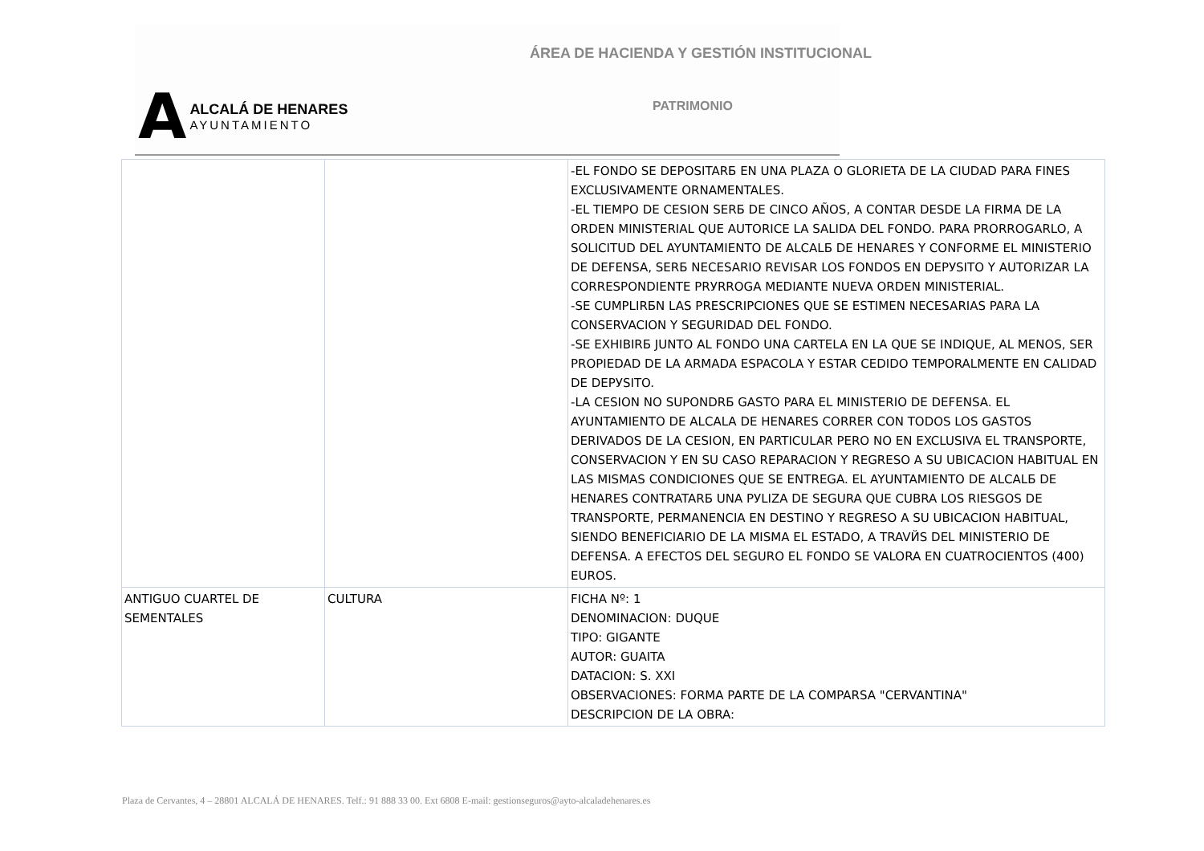ÁREA DE HACIENDA Y GESTIÓN INSTITUCIONAL
A
ALCALÁ DE HENARES
AYUNTAMIENTO
PATRIMONIO
| | | -EL FONDO SE DEPOSITARБ EN UNA PLAZA O GLORIETA DE LA CIUDAD PARA FINES EXCLUSIVAMENTE ORNAMENTALES. -EL TIEMPO DE CESION SERБ DE CINCO AÑOS, A CONTAR DESDE LA FIRMA DE LA ORDEN MINISTERIAL QUE AUTORICE LA SALIDA DEL FONDO. PARA PRORROGARLO, A SOLICITUD DEL AYUNTAMIENTO DE ALCALБ DE HENARES Y CONFORME EL MINISTERIO DE DEFENSA, SERБ NECESARIO REVISAR LOS FONDOS EN DEPУSITO Y AUTORIZAR LA CORRESPONDIENTE PRУRROGA MEDIANTE NUEVA ORDEN MINISTERIAL. -SE CUMPLIRБN LAS PRESCRIPCIONES QUE SE ESTIMEN NECESARIAS PARA LA CONSERVACION Y SEGURIDAD DEL FONDO. -SE EXHIBIRБ JUNTO AL FONDO UNA CARTELA EN LA QUE SE INDIQUE, AL MENOS, SER PROPIEDAD DE LA ARMADA ESPACOLA Y ESTAR CEDIDO TEMPORALMENTE EN CALIDAD DE DEPУSITO. -LA CESION NO SUPONDRБ GASTO PARA EL MINISTERIO DE DEFENSA. EL AYUNTAMIENTO DE ALCALA DE HENARES CORRER CON TODOS LOS GASTOS DERIVADOS DE LA CESION, EN PARTICULAR PERO NO EN EXCLUSIVA EL TRANSPORTE, CONSERVACION Y EN SU CASO REPARACION Y REGRESO A SU UBICACION HABITUAL EN LAS MISMAS CONDICIONES QUE SE ENTREGA. EL AYUNTAMIENTO DE ALCALБ DE HENARES CONTRATARБ UNA PУLIZA DE SEGURA QUE CUBRA LOS RIESGOS DE TRANSPORTE, PERMANENCIA EN DESTINO Y REGRESO A SU UBICACION HABITUAL, SIENDO BENEFICIARIO DE LA MISMA EL ESTADO, A TRAVЙS DEL MINISTERIO DE DEFENSA. A EFECTOS DEL SEGURO EL FONDO SE VALORA EN CUATROCIENTOS (400) EUROS. |
| ANTIGUO CUARTEL DE SEMENTALES | CULTURA | FICHA Nº: 1 DENOMINACION: DUQUE TIPO: GIGANTE AUTOR: GUAITA DATACION: S. XXI OBSERVACIONES: FORMA PARTE DE LA COMPARSA "CERVANTINA" DESCRIPCION DE LA OBRA: |
Plaza de Cervantes, 4 – 28801 ALCALÁ DE HENARES. Telf.: 91 888 33 00. Ext 6808 E-mail: gestionseguros@ayto-alcaladehenares.es